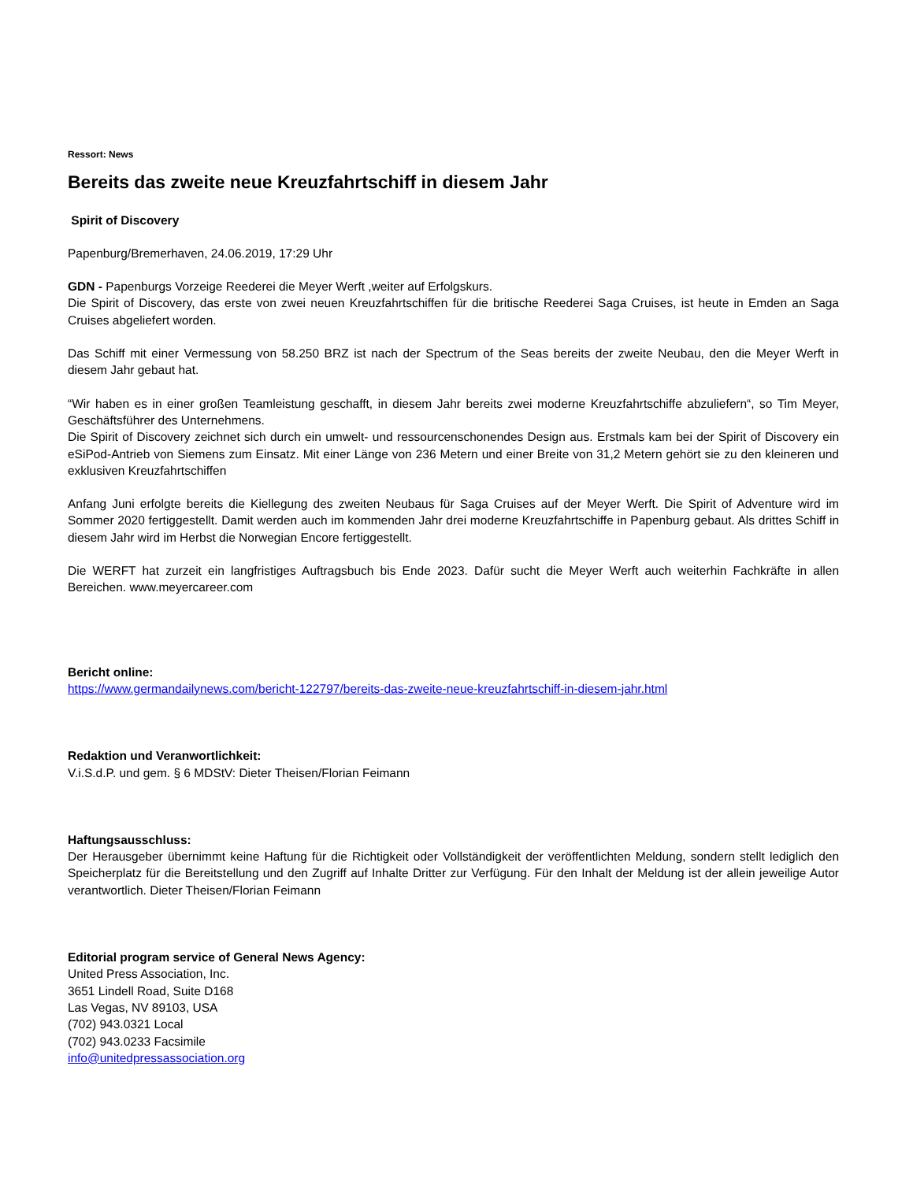Ressort: News
Bereits das zweite neue Kreuzfahrtschiff in diesem Jahr
Spirit of Discovery
Papenburg/Bremerhaven, 24.06.2019, 17:29 Uhr
GDN - Papenburgs Vorzeige Reederei die Meyer Werft ,weiter auf Erfolgskurs.
Die Spirit of Discovery, das erste von zwei neuen Kreuzfahrtschiffen für die britische Reederei Saga Cruises, ist heute in Emden an Saga Cruises abgeliefert worden.
Das Schiff mit einer Vermessung von 58.250 BRZ ist nach der Spectrum of the Seas bereits der zweite Neubau, den die Meyer Werft in diesem Jahr gebaut hat.
“Wir haben es in einer großen Teamleistung geschafft, in diesem Jahr bereits zwei moderne Kreuzfahrtschiffe abzuliefern“, so Tim Meyer, Geschäftsführer des Unternehmens.
Die Spirit of Discovery zeichnet sich durch ein umwelt- und ressourcenschonendes Design aus. Erstmals kam bei der Spirit of Discovery ein eSiPod-Antrieb von Siemens zum Einsatz. Mit einer Länge von 236 Metern und einer Breite von 31,2 Metern gehört sie zu den kleineren und exklusiven Kreuzfahrtschiffen
Anfang Juni erfolgte bereits die Kiellegung des zweiten Neubaus für Saga Cruises auf der Meyer Werft. Die Spirit of Adventure wird im Sommer 2020 fertiggestellt. Damit werden auch im kommenden Jahr drei moderne Kreuzfahrtschiffe in Papenburg gebaut. Als drittes Schiff in diesem Jahr wird im Herbst die Norwegian Encore fertiggestellt.
Die WERFT hat zurzeit ein langfristiges Auftragsbuch bis Ende 2023. Dafür sucht die Meyer Werft auch weiterhin Fachkräfte in allen Bereichen. www.meyercareer.com
Bericht online:
https://www.germandailynews.com/bericht-122797/bereits-das-zweite-neue-kreuzfahrtschiff-in-diesem-jahr.html
Redaktion und Veranwortlichkeit:
V.i.S.d.P. und gem. § 6 MDStV: Dieter Theisen/Florian Feimann
Haftungsausschluss:
Der Herausgeber übernimmt keine Haftung für die Richtigkeit oder Vollständigkeit der veröffentlichten Meldung, sondern stellt lediglich den Speicherplatz für die Bereitstellung und den Zugriff auf Inhalte Dritter zur Verfügung. Für den Inhalt der Meldung ist der allein jeweilige Autor verantwortlich. Dieter Theisen/Florian Feimann
Editorial program service of General News Agency:
United Press Association, Inc.
3651 Lindell Road, Suite D168
Las Vegas, NV 89103, USA
(702) 943.0321 Local
(702) 943.0233 Facsimile
info@unitedpressassociation.org